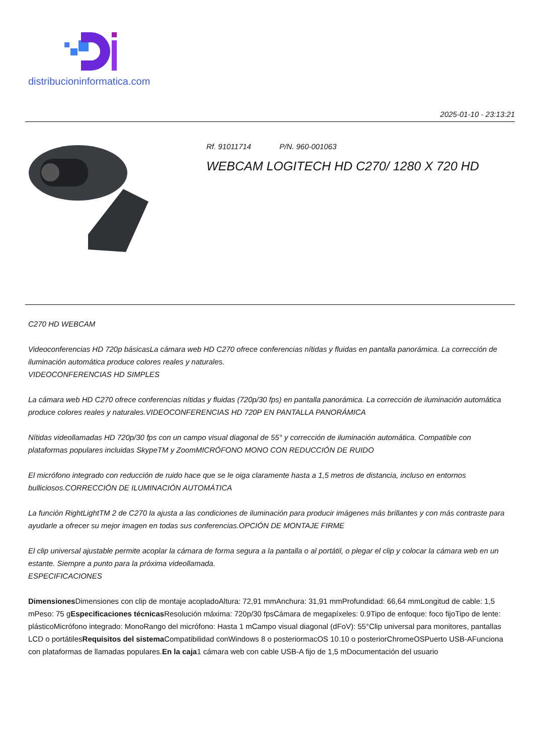distribucioninformatica.com
2025-01-10 - 23:13:21
Rf. 91011714 P/N. 960-001063
WEBCAM LOGITECH HD C270/ 1280 X 720 HD
C270 HD WEBCAM
Videoconferencias HD 720p básicasLa cámara web HD C270 ofrece conferencias nítidas y fluidas en pantalla panorámica. La corrección de iluminación automática produce colores reales y naturales.
VIDEOCONFERENCIAS HD SIMPLES
La cámara web HD C270 ofrece conferencias nítidas y fluidas (720p/30 fps) en pantalla panorámica. La corrección de iluminación automática produce colores reales y naturales.VIDEOCONFERENCIAS HD 720P EN PANTALLA PANORÁMICA
Nítidas videollamadas HD 720p/30 fps con un campo visual diagonal de 55° y corrección de iluminación automática. Compatible con plataformas populares incluidas SkypeTM y ZoomMICRÓFONO MONO CON REDUCCIÓN DE RUIDO
El micrófono integrado con reducción de ruido hace que se le oiga claramente hasta a 1,5 metros de distancia, incluso en entornos bulliciosos.CORRECCIÓN DE ILUMINACIÓN AUTOMÁTICA
La función RightLightTM 2 de C270 la ajusta a las condiciones de iluminación para producir imágenes más brillantes y con más contraste para ayudarle a ofrecer su mejor imagen en todas sus conferencias.OPCIÓN DE MONTAJE FIRME
El clip universal ajustable permite acoplar la cámara de forma segura a la pantalla o al portátil, o plegar el clip y colocar la cámara web en un estante. Siempre a punto para la próxima videollamada.
ESPECIFICACIONES
Dimensiones Dimensiones con clip de montaje acopladoAltura: 72,91 mmAnchura: 31,91 mmProfundidad: 66,64 mmLongitud de cable: 1,5 mPeso: 75 gEspecificaciones técnicas Resolución máxima: 720p/30 fpsCámara de megapíxeles: 0.9Tipo de enfoque: foco fijoTipo de lente: plásticoMicrófono integrado: MonoRango del micrófono: Hasta 1 mCampo visual diagonal (dFoV): 55°Clip universal para monitores, pantallas LCD o portátilesRequisitos del sistema Compatibilidad conWindows 8 o posteriormacOS 10.10 o posteriorChromeOSPuerto USB-AFunciona con plataformas de llamadas populares.En la caja1 cámara web con cable USB-A fijo de 1,5 mDocumentación del usuario